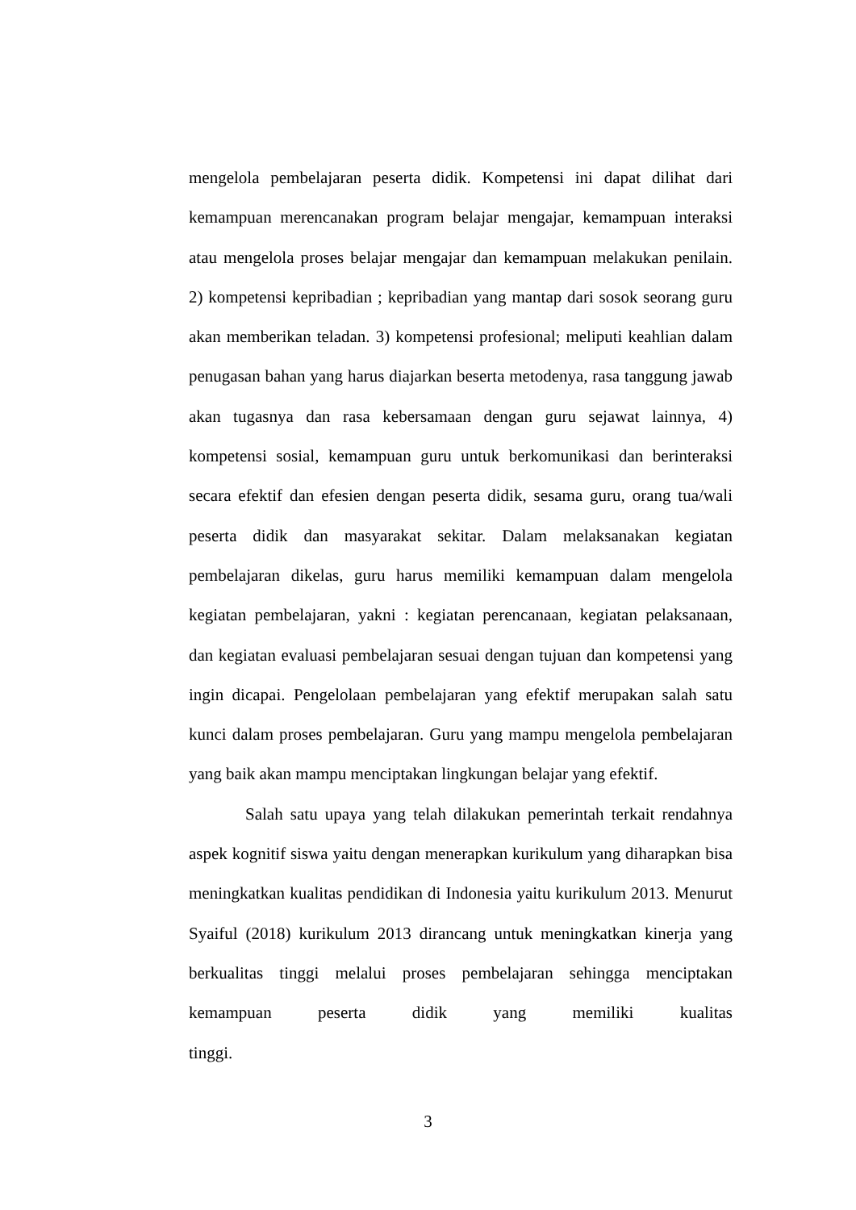mengelola pembelajaran peserta didik. Kompetensi ini dapat dilihat dari kemampuan merencanakan program belajar mengajar, kemampuan interaksi atau mengelola proses belajar mengajar dan kemampuan melakukan penilain. 2) kompetensi kepribadian ; kepribadian yang mantap dari sosok seorang guru akan memberikan teladan. 3) kompetensi profesional; meliputi keahlian dalam penugasan bahan yang harus diajarkan beserta metodenya, rasa tanggung jawab akan tugasnya dan rasa kebersamaan dengan guru sejawat lainnya, 4) kompetensi sosial, kemampuan guru untuk berkomunikasi dan berinteraksi secara efektif dan efesien dengan peserta didik, sesama guru, orang tua/wali peserta didik dan masyarakat sekitar. Dalam melaksanakan kegiatan pembelajaran dikelas, guru harus memiliki kemampuan dalam mengelola kegiatan pembelajaran, yakni : kegiatan perencanaan, kegiatan pelaksanaan, dan kegiatan evaluasi pembelajaran sesuai dengan tujuan dan kompetensi yang ingin dicapai. Pengelolaan pembelajaran yang efektif merupakan salah satu kunci dalam proses pembelajaran. Guru yang mampu mengelola pembelajaran yang baik akan mampu menciptakan lingkungan belajar yang efektif.
Salah satu upaya yang telah dilakukan pemerintah terkait rendahnya aspek kognitif siswa yaitu dengan menerapkan kurikulum yang diharapkan bisa meningkatkan kualitas pendidikan di Indonesia yaitu kurikulum 2013. Menurut Syaiful (2018) kurikulum 2013 dirancang untuk meningkatkan kinerja yang berkualitas tinggi melalui proses pembelajaran sehingga menciptakan kemampuan peserta didik yang memiliki kualitas tinggi.
3